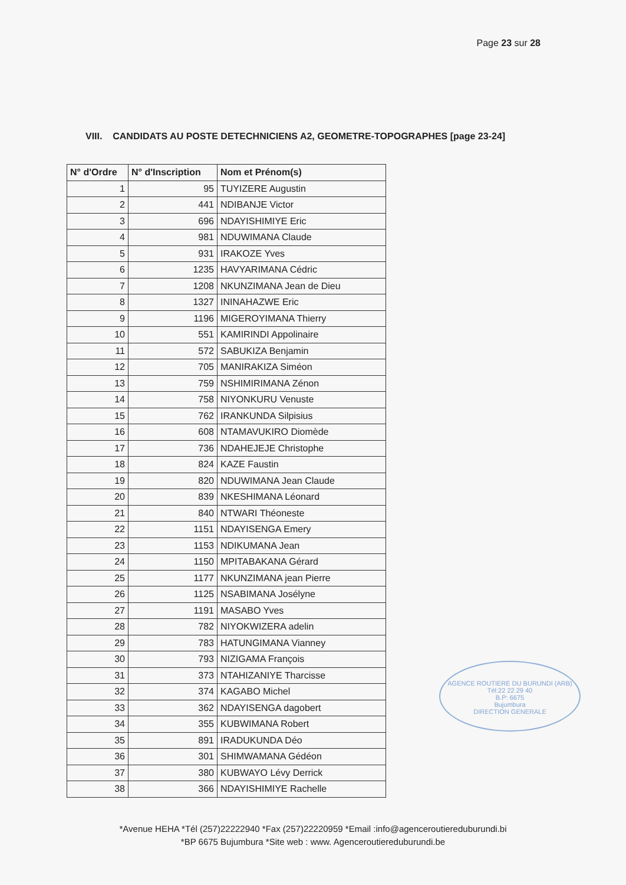Page 23 sur 28
VIII. CANDIDATS AU POSTE DETECHNICIENS A2, GEOMETRE-TOPOGRAPHES [page 23-24]
| N° d'Ordre | N° d'Inscription | Nom et Prénom(s) |
| --- | --- | --- |
| 1 | 95 | TUYIZERE Augustin |
| 2 | 441 | NDIBANJE Victor |
| 3 | 696 | NDAYISHIMIYE Eric |
| 4 | 981 | NDUWIMANA Claude |
| 5 | 931 | IRAKOZE Yves |
| 6 | 1235 | HAVYARIMANA Cédric |
| 7 | 1208 | NKUNZIMANA Jean de Dieu |
| 8 | 1327 | ININAHAZWE Eric |
| 9 | 1196 | MIGEROYIMANA Thierry |
| 10 | 551 | KAMIRINDI Appolinaire |
| 11 | 572 | SABUKIZA Benjamin |
| 12 | 705 | MANIRAKIZA Siméon |
| 13 | 759 | NSHIMIRIMANA Zénon |
| 14 | 758 | NIYONKURU Venuste |
| 15 | 762 | IRANKUNDA Silpisius |
| 16 | 608 | NTAMAVUKIRO Diomède |
| 17 | 736 | NDAHEJEJE Christophe |
| 18 | 824 | KAZE Faustin |
| 19 | 820 | NDUWIMANA Jean Claude |
| 20 | 839 | NKESHIMANA Léonard |
| 21 | 840 | NTWARI Théoneste |
| 22 | 1151 | NDAYISENGA Emery |
| 23 | 1153 | NDIKUMANA Jean |
| 24 | 1150 | MPITABAKANA Gérard |
| 25 | 1177 | NKUNZIMANA jean Pierre |
| 26 | 1125 | NSABIMANA Josélyne |
| 27 | 1191 | MASABO Yves |
| 28 | 782 | NIYOKWIZERA adelin |
| 29 | 783 | HATUNGIMANA Vianney |
| 30 | 793 | NIZIGAMA François |
| 31 | 373 | NTAHIZANIYE Tharcisse |
| 32 | 374 | KAGABO Michel |
| 33 | 362 | NDAYISENGA dagobert |
| 34 | 355 | KUBWIMANA Robert |
| 35 | 891 | IRADUKUNDA Déo |
| 36 | 301 | SHIMWAMANA Gédéon |
| 37 | 380 | KUBWAYO Lévy Derrick |
| 38 | 366 | NDAYISHIMIYE Rachelle |
AGENCE ROUTIERE DU BURUNDI (ARB)
Tél:22 22 29 40
B.P: 6675
Bujumbura
DIRECTION GENERALE
*Avenue HEHA *Tél (257)22222940 *Fax (257)22220959 *Email :info@agenceroutiereduburundi.bi
*BP 6675 Bujumbura *Site web : www. Agenceroutiereduburundi.be